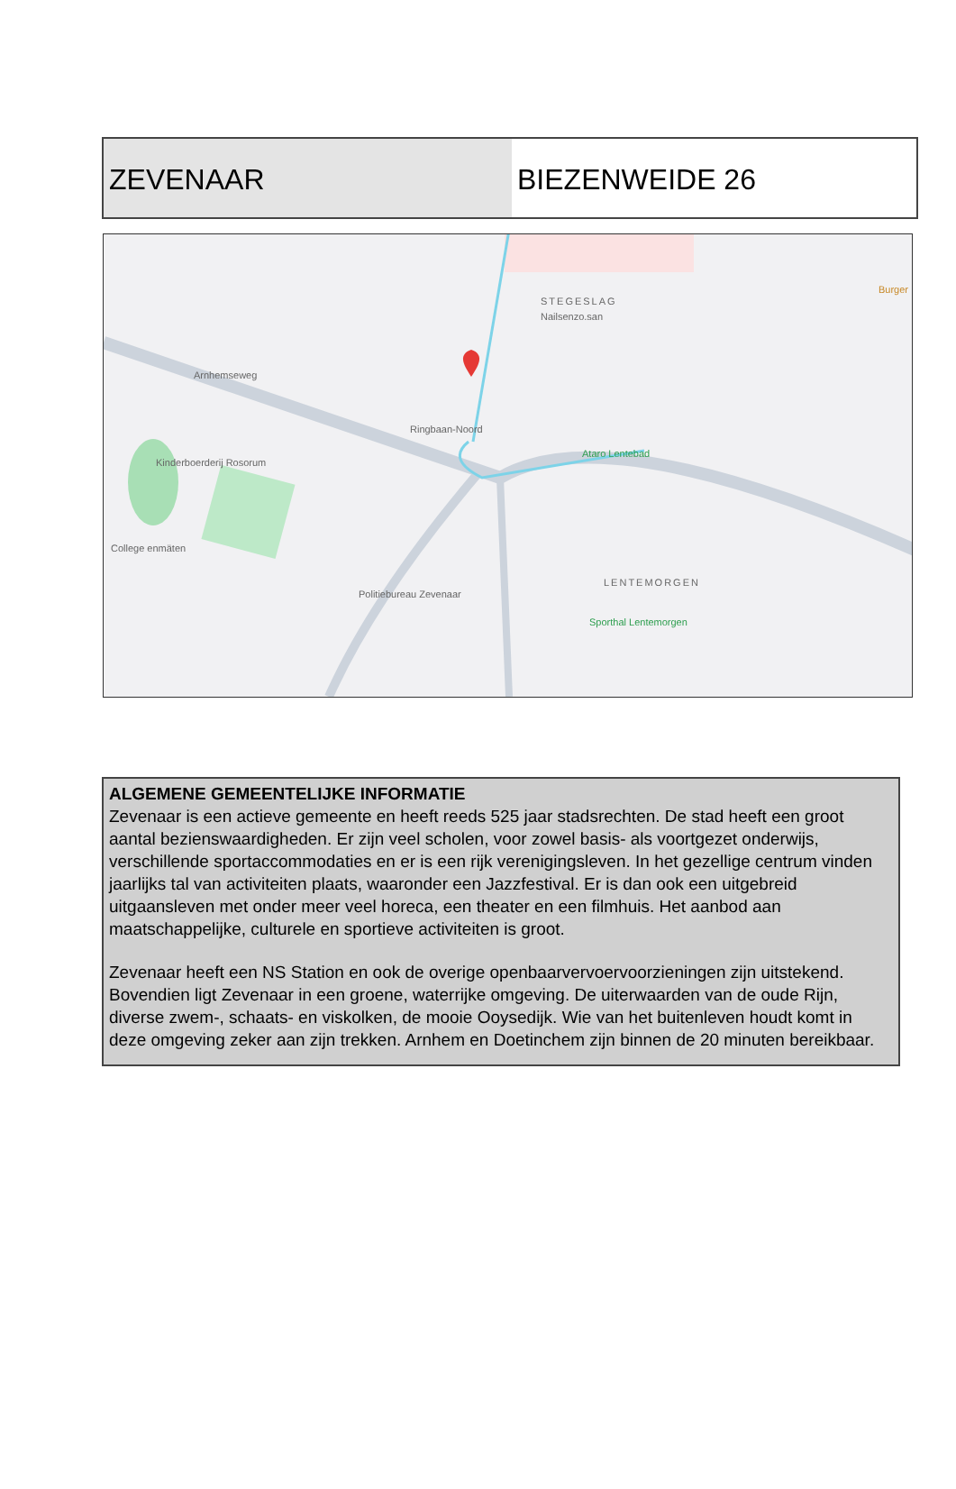ZEVENAAR BIEZENWEIDE 26
Nailsenzo.san
STEGESLAG
Kinderboerderij Rosorum
College enmäten
Ataro Lentebad
Politiebureau Zevenaar
LENTEMORGEN
Sporthal Lentemorgen
Ringbaan-Noord
Arnhemseweg
Burger
ALGEMENE GEMEENTELIJKE INFORMATIE
Zevenaar is een actieve gemeente en heeft reeds 525 jaar stadsrechten. De stad heeft een groot aantal bezienswaardigheden. Er zijn veel scholen, voor zowel basis- als voortgezet onderwijs, verschillende sportaccommodaties en er is een rijk verenigingsleven. In het gezellige centrum vinden jaarlijks tal van activiteiten plaats, waaronder een Jazzfestival. Er is dan ook een uitgebreid uitgaansleven met onder meer veel horeca, een theater en een filmhuis. Het aanbod aan maatschappelijke, culturele en sportieve activiteiten is groot.
Zevenaar heeft een NS Station en ook de overige openbaarvervoervoorzieningen zijn uitstekend. Bovendien ligt Zevenaar in een groene, waterrijke omgeving. De uiterwaarden van de oude Rijn, diverse zwem-, schaats- en viskolken, de mooie Ooysedijk. Wie van het buitenleven houdt komt in deze omgeving zeker aan zijn trekken. Arnhem en Doetinchem zijn binnen de 20 minuten bereikbaar.